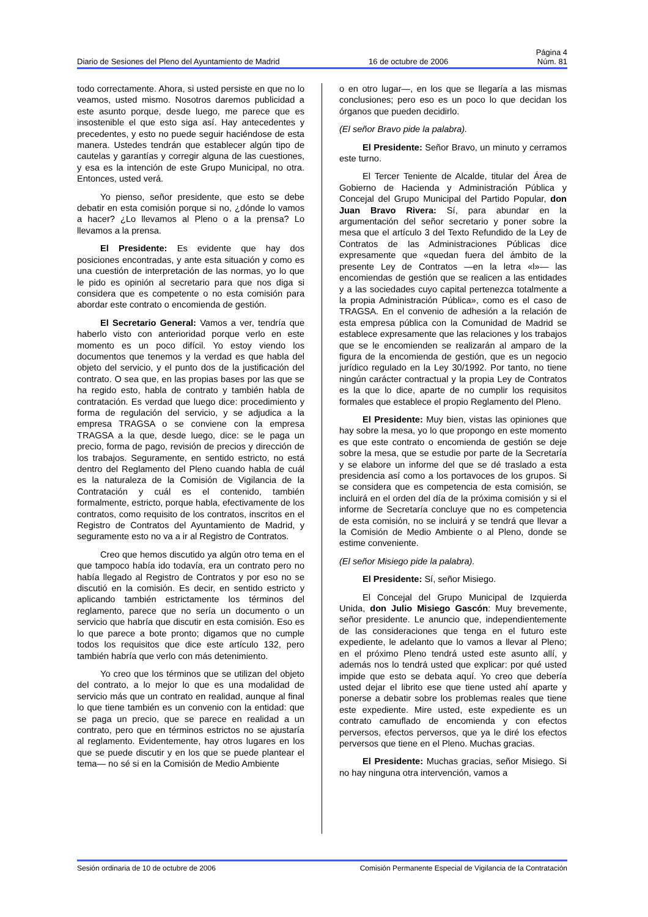Página 4
Diario de Sesiones del Pleno del Ayuntamiento de Madrid 16 de octubre de 2006 Núm. 81
todo correctamente. Ahora, si usted persiste en que no lo veamos, usted mismo. Nosotros daremos publicidad a este asunto porque, desde luego, me parece que es insostenible el que esto siga así. Hay antecedentes y precedentes, y esto no puede seguir haciéndose de esta manera. Ustedes tendrán que establecer algún tipo de cautelas y garantías y corregir alguna de las cuestiones, y esa es la intención de este Grupo Municipal, no otra. Entonces, usted verá.
Yo pienso, señor presidente, que esto se debe debatir en esta comisión porque si no, ¿dónde lo vamos a hacer? ¿Lo llevamos al Pleno o a la prensa? Lo llevamos a la prensa.
El Presidente: Es evidente que hay dos posiciones encontradas, y ante esta situación y como es una cuestión de interpretación de las normas, yo lo que le pido es opinión al secretario para que nos diga si considera que es competente o no esta comisión para abordar este contrato o encomienda de gestión.
El Secretario General: Vamos a ver, tendría que haberlo visto con anterioridad porque verlo en este momento es un poco difícil. Yo estoy viendo los documentos que tenemos y la verdad es que habla del objeto del servicio, y el punto dos de la justificación del contrato. O sea que, en las propias bases por las que se ha regido esto, habla de contrato y también habla de contratación. Es verdad que luego dice: procedimiento y forma de regulación del servicio, y se adjudica a la empresa TRAGSA o se conviene con la empresa TRAGSA a la que, desde luego, dice: se le paga un precio, forma de pago, revisión de precios y dirección de los trabajos. Seguramente, en sentido estricto, no está dentro del Reglamento del Pleno cuando habla de cuál es la naturaleza de la Comisión de Vigilancia de la Contratación y cuál es el contenido, también formalmente, estricto, porque habla, efectivamente de los contratos, como requisito de los contratos, inscritos en el Registro de Contratos del Ayuntamiento de Madrid, y seguramente esto no va a ir al Registro de Contratos.
Creo que hemos discutido ya algún otro tema en el que tampoco había ido todavía, era un contrato pero no había llegado al Registro de Contratos y por eso no se discutió en la comisión. Es decir, en sentido estricto y aplicando también estrictamente los términos del reglamento, parece que no sería un documento o un servicio que habría que discutir en esta comisión. Eso es lo que parece a bote pronto; digamos que no cumple todos los requisitos que dice este artículo 132, pero también habría que verlo con más detenimiento.
Yo creo que los términos que se utilizan del objeto del contrato, a lo mejor lo que es una modalidad de servicio más que un contrato en realidad, aunque al final lo que tiene también es un convenio con la entidad: que se paga un precio, que se parece en realidad a un contrato, pero que en términos estrictos no se ajustaría al reglamento. Evidentemente, hay otros lugares en los que se puede discutir y en los que se puede plantear el tema— no sé si en la Comisión de Medio Ambiente
o en otro lugar—, en los que se llegaría a las mismas conclusiones; pero eso es un poco lo que decidan los órganos que pueden decidirlo.
(El señor Bravo pide la palabra).
El Presidente: Señor Bravo, un minuto y cerramos este turno.
El Tercer Teniente de Alcalde, titular del Área de Gobierno de Hacienda y Administración Pública y Concejal del Grupo Municipal del Partido Popular, don Juan Bravo Rivera: Sí, para abundar en la argumentación del señor secretario y poner sobre la mesa que el artículo 3 del Texto Refundido de la Ley de Contratos de las Administraciones Públicas dice expresamente que «quedan fuera del ámbito de la presente Ley de Contratos —en la letra «l»— las encomiendas de gestión que se realicen a las entidades y a las sociedades cuyo capital pertenezca totalmente a la propia Administración Pública», como es el caso de TRAGSA. En el convenio de adhesión a la relación de esta empresa pública con la Comunidad de Madrid se establece expresamente que las relaciones y los trabajos que se le encomienden se realizarán al amparo de la figura de la encomienda de gestión, que es un negocio jurídico regulado en la Ley 30/1992. Por tanto, no tiene ningún carácter contractual y la propia Ley de Contratos es la que lo dice, aparte de no cumplir los requisitos formales que establece el propio Reglamento del Pleno.
El Presidente: Muy bien, vistas las opiniones que hay sobre la mesa, yo lo que propongo en este momento es que este contrato o encomienda de gestión se deje sobre la mesa, que se estudie por parte de la Secretaría y se elabore un informe del que se dé traslado a esta presidencia así como a los portavoces de los grupos. Si se considera que es competencia de esta comisión, se incluirá en el orden del día de la próxima comisión y si el informe de Secretaría concluye que no es competencia de esta comisión, no se incluirá y se tendrá que llevar a la Comisión de Medio Ambiente o al Pleno, donde se estime conveniente.
(El señor Misiego pide la palabra).
El Presidente: Sí, señor Misiego.
El Concejal del Grupo Municipal de Izquierda Unida, don Julio Misiego Gascón: Muy brevemente, señor presidente. Le anuncio que, independientemente de las consideraciones que tenga en el futuro este expediente, le adelanto que lo vamos a llevar al Pleno; en el próximo Pleno tendrá usted este asunto allí, y además nos lo tendrá usted que explicar: por qué usted impide que esto se debata aquí. Yo creo que debería usted dejar el librito ese que tiene usted ahí aparte y ponerse a debatir sobre los problemas reales que tiene este expediente. Mire usted, este expediente es un contrato camuflado de encomienda y con efectos perversos, efectos perversos, que ya le diré los efectos perversos que tiene en el Pleno. Muchas gracias.
El Presidente: Muchas gracias, señor Misiego. Si no hay ninguna otra intervención, vamos a
Sesión ordinaria de 10 de octubre de 2006 Comisión Permanente Especial de Vigilancia de la Contratación